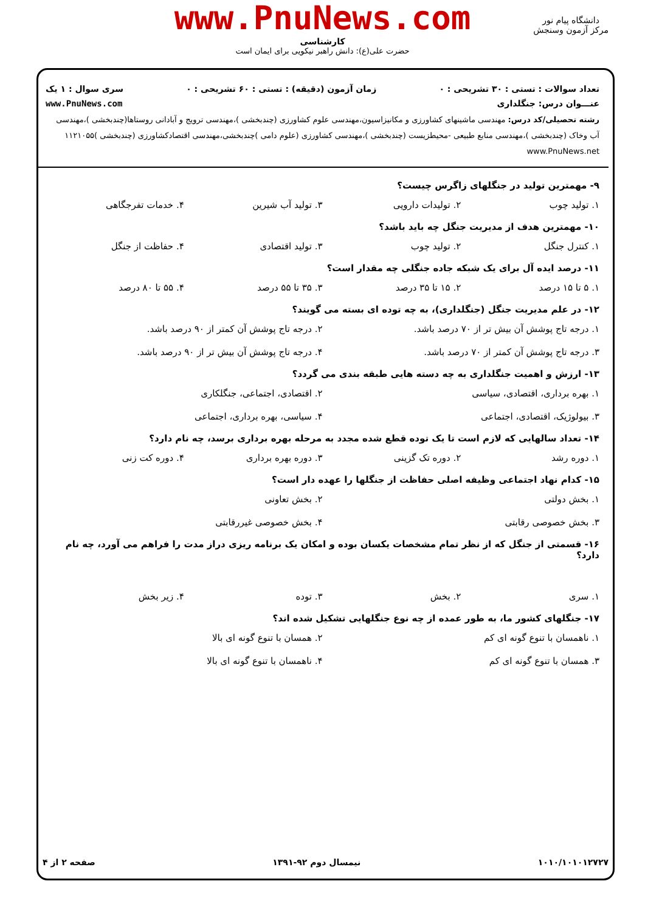www.PnuNews.com
کارشناسی
حضرت علی(ع): دانش راهبر نیکویی برای ایمان است
دانشگاه پیام نور
مرکز آزمون وسنجش
تعداد سوالات : تستی : ۳۰ تشریحی : ۰ زمان آزمون (دقیقه) : تستی : ۶۰ تشریحی : ۰ سری سوال : ۱ یک
عنـــوان درس: جنگلداری www.PnuNews.com
رشته تحصیلی/کد درس: مهندسی ماشینهای کشاورزی و مکانیزاسیون،مهندسی علوم کشاورزی (چندبخشی )،مهندسی ترویج و آبادانی روستاها(چندبخشی )،مهندسی آب وخاک (چندبخشی )،مهندسی منابع طبیعی -محیطزیست (چندبخشی )،مهندسی کشاورزی (علوم دامی )چندبخشی،مهندسی اقتصادکشاورزی (چندبخشی )۱۱۲۱۰۵۵ www.PnuNews.net
۹- مهمترین تولید در جنگلهای زاگرس چیست؟
۱. تولید چوب ۲. تولیدات دارویی ۳. تولید آب شیرین ۴. خدمات تفرجگاهی
۱۰- مهمترین هدف از مدیریت جنگل چه باید باشد؟
۱. کنترل جنگل ۲. تولید چوب ۳. تولید اقتصادی ۴. حفاظت از جنگل
۱۱- درصد ایده آل برای یک شبکه جاده جنگلی چه مقدار است؟
۱. ۵ تا ۱۵ درصد ۲. ۱۵ تا ۳۵ درصد ۳. ۳۵ تا ۵۵ درصد ۴. ۵۵ تا ۸۰ درصد
۱۲- در علم مدیریت جنگل (جنگلداری)، به چه توده ای بسته می گویند؟
۱. درجه تاج پوشش آن بیش تر از ۷۰ درصد باشد. ۲. درجه تاج پوشش آن کمتر از ۹۰ درصد باشد. ۳. درجه تاج پوشش آن کمتر از ۷۰ درصد باشد. ۴. درجه تاج پوشش آن بیش تر از ۹۰ درصد باشد.
۱۳- ارزش و اهمیت جنگلداری به چه دسته هایی طبقه بندی می گردد؟
۱. بهره برداری، اقتصادی، سیاسی ۲. اقتصادی، اجتماعی، جنگلکاری ۳. بیولوژیک، اقتصادی، اجتماعی ۴. سیاسی، بهره برداری، اجتماعی
۱۴- تعداد سالهایی که لازم است تا یک توده قطع شده مجدد به مرحله بهره برداری برسد، چه نام دارد؟
۱. دوره رشد ۲. دوره تک گزینی ۳. دوره بهره برداری ۴. دوره کت زنی
۱۵- کدام نهاد اجتماعی وظیفه اصلی حفاظت از جنگلها را عهده دار است؟
۱. بخش دولتی ۲. بخش تعاونی ۳. بخش خصوصی رقابتی ۴. بخش خصوصی غیررقابتی
۱۶- قسمتی از جنگل که از نظر تمام مشخصات یکسان بوده و امکان یک برنامه ریزی دراز مدت را فراهم می آورد، چه نام دارد؟
۱. سری ۲. بخش ۳. توده ۴. زیر بخش
۱۷- جنگلهای کشور ما، به طور عمده از چه نوع جنگلهایی تشکیل شده اند؟
۱. ناهمسان با تنوع گونه ای کم ۲. همسان با تنوع گونه ای بالا ۳. همسان با تنوع گونه ای کم ۴. ناهمسان با تنوع گونه ای بالا
۱۰۱۰/۱۰۱۰۱۲۷۲۷ نیمسال دوم ۹۲-۱۳۹۱ صفحه ۲ از ۴